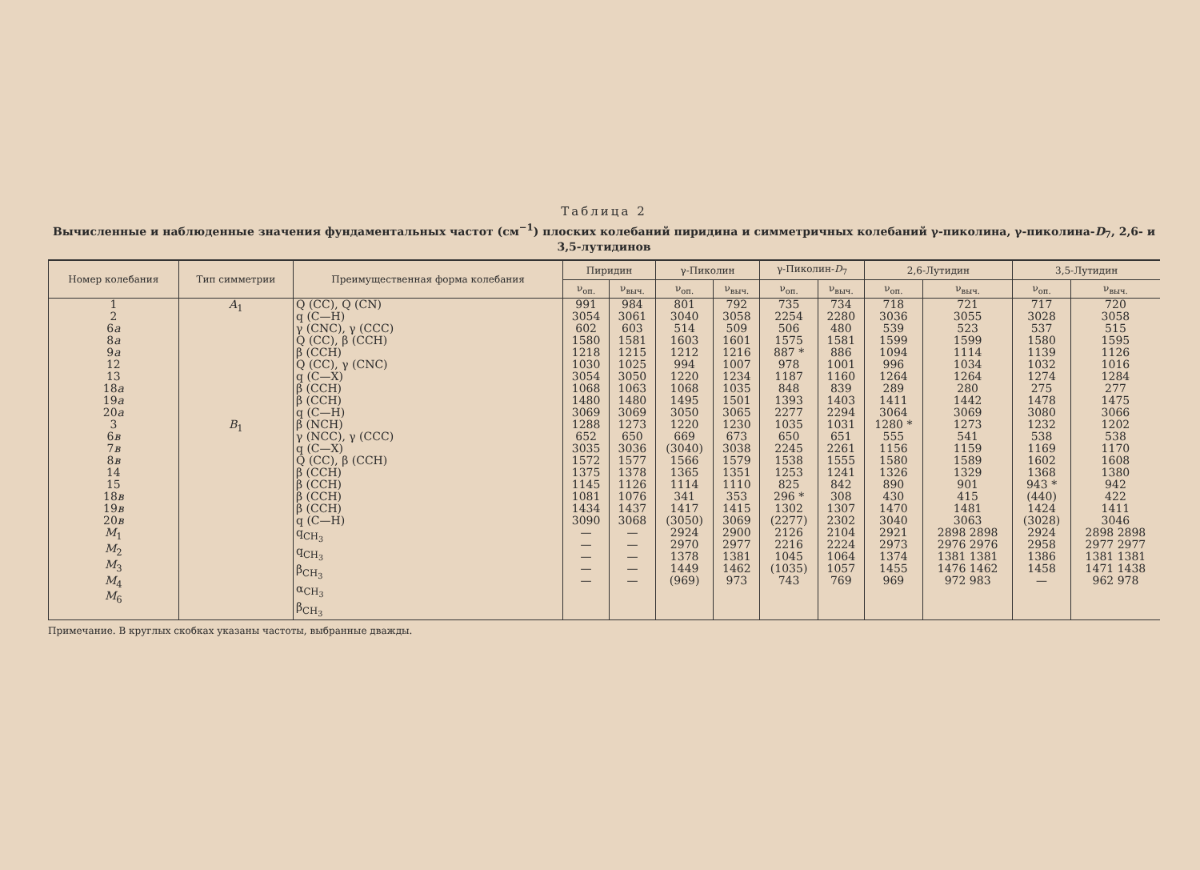Таблица 2
Вычисленные и наблюденные значения фундаментальных частот (см<sup>−1</sup>) плоских колебаний пиридина и симметричных колебаний γ-пиколина, γ-пиколина-D<sub>7</sub>, 2,6- и 3,5-лутидинов
| Номер колебания | Тип симметрии | Преимущественная форма колебания | Пиридин | | γ-Пиколин | | γ-Пиколин- D<sub>7</sub> | | 2,6-Лутидин | | 3,5-Лутидин | |
| --- | --- | --- | --- | --- | --- | --- | --- | --- | --- | --- | --- | --- |
| | | | ν<sub>оп.</sub> | ν<sub>выч.</sub> | ν<sub>оп.</sub> | ν<sub>выч.</sub> | ν<sub>оп.</sub> | ν<sub>выч.</sub> | ν<sub>оп.</sub> | ν<sub>выч.</sub> | ν<sub>оп.</sub> | ν<sub>выч.</sub> |
| 1 2 6 a 8 a 9 a 12 13 18 a 19 a 20 a | A<sub>1</sub> | Q (CC), Q (CN) q (C—H) γ (CNC), γ (CCC) Q (CC), β (CCH) β (CCH) Q (CC), γ (CNC) q (C—X) β (CCH) β (CCH) q (C—H) | 991 3054 602 1580 1218 1030 3054 1068 1480 3069 | 984 3061 603 1581 1215 1025 3050 1063 1480 3069 | 801 3040 514 1603 1212 994 1220 1068 1495 3050 | 792 3058 509 1601 1216 1007 1234 1035 1501 3065 | 735 2254 506 1575 887 * 978 1187 848 1393 2277 | 734 2280 480 1581 886 1001 1160 839 1403 2294 | 718 3036 539 1599 1094 996 1264 289 1411 3064 | 721 3055 523 1599 1114 1034 1264 280 1442 3069 | 717 3028 537 1580 1139 1032 1274 275 1478 3080 | 720 3058 515 1595 1126 1016 1284 277 1475 3066 |
| 3 6 в 7 в 8 в 14 15 18 в 19 в 20 в M<sub>1</sub> M<sub>2</sub> M<sub>3</sub> M<sub>4</sub> M<sub>6</sub> | B<sub>1</sub> | β (NCH) γ (NCC), γ (CCC) q (C—X) Q (CC), β (CCH) β (CCH) β (CCH) β (CCH) β (CCH) q (C—H) q<sub>CH<sub>3</sub></sub> q<sub>CH<sub>3</sub></sub> β<sub>CH<sub>3</sub></sub> α<sub>CH<sub>3</sub></sub> β<sub>CH<sub>3</sub></sub> | 1288 652 3035 1572 1375 1145 1081 1434 3090 — — — — — | 1273 650 3036 1577 1378 1126 1076 1437 3068 — — — — — | 1220 669 (3040) 1566 1365 1114 341 1417 (3050) 2924 2970 1378 1449 (969) | 1230 673 3038 1579 1351 1110 353 1415 3069 2900 2977 1381 1462 973 | 1035 650 2245 1538 1253 825 296 * 1302 (2277) 2126 2216 1045 (1035) 743 | 1031 651 2261 1555 1241 842 308 1307 2302 2104 2224 1064 1057 769 | 1280 * 555 1156 1580 1326 890 430 1470 3040 2921 2973 1374 1455 969 | 1273 541 1159 1589 1329 901 415 1481 3063 2898 2898 2976 2976 1381 1381 1476 1462 972 983 | 1232 538 1169 1602 1368 943 * (440) 1424 (3028) 2924 2958 1386 1458 — | 1202 538 1170 1608 1380 942 422 1411 3046 2898 2898 2977 2977 1381 1381 1471 1438 962 978 |
Примечание. В круглых скобках указаны частоты, выбранные дважды.